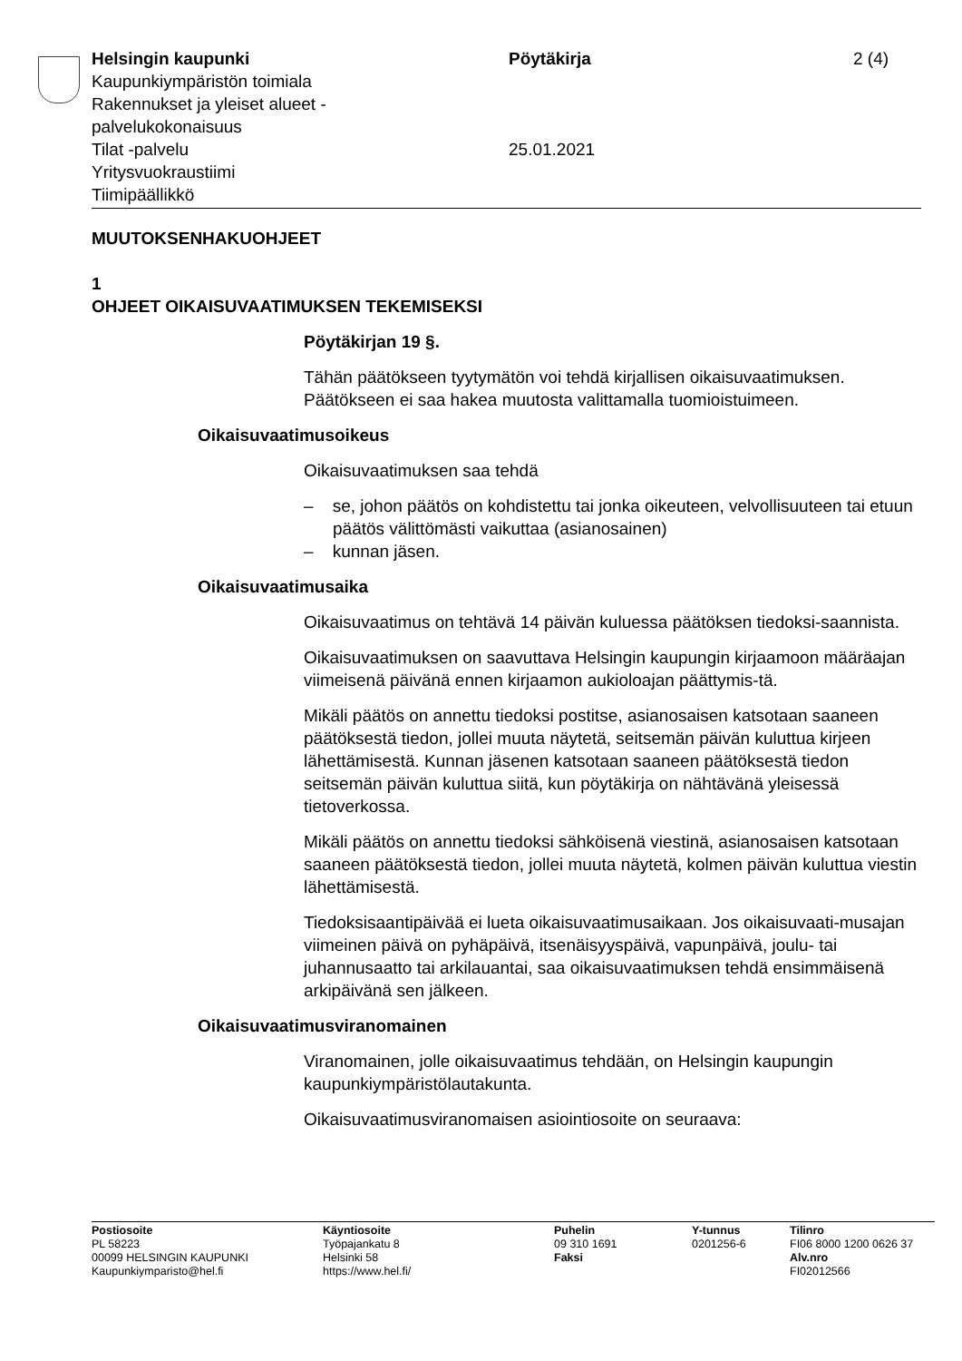Helsingin kaupunki
Kaupunkiympäristön toimiala
Rakennukset ja yleiset alueet -
palvelukokonaisuus
Tilat -palvelu
Yritysvuokraustiimi
Tiimipäällikkö
Pöytäkirja
25.01.2021
2 (4)
MUUTOKSENHAKUOHJEET
1
OHJEET OIKAISUVAATIMUKSEN TEKEMISEKSI
Pöytäkirjan 19 §.
Tähän päätökseen tyytymätön voi tehdä kirjallisen oikaisuvaatimuksen. Päätökseen ei saa hakea muutosta valittamalla tuomioistuimeen.
Oikaisuvaatimusoikeus
Oikaisuvaatimuksen saa tehdä
– se, johon päätös on kohdistettu tai jonka oikeuteen, velvollisuuteen tai etuun päätös välittömästi vaikuttaa (asianosainen)
– kunnan jäsen.
Oikaisuvaatimusaika
Oikaisuvaatimus on tehtävä 14 päivän kuluessa päätöksen tiedoksi-saannista.
Oikaisuvaatimuksen on saavuttava Helsingin kaupungin kirjaamoon määräajan viimeisenä päivänä ennen kirjaamon aukioloajan päättymis-tä.
Mikäli päätös on annettu tiedoksi postitse, asianosaisen katsotaan saaneen päätöksestä tiedon, jollei muuta näytetä, seitsemän päivän kuluttua kirjeen lähettämisestä. Kunnan jäsenen katsotaan saaneen päätöksestä tiedon seitsemän päivän kuluttua siitä, kun pöytäkirja on nähtävänä yleisessä tietoverkossa.
Mikäli päätös on annettu tiedoksi sähköisenä viestinä, asianosaisen katsotaan saaneen päätöksestä tiedon, jollei muuta näytetä, kolmen päivän kuluttua viestin lähettämisestä.
Tiedoksisaantipäivää ei lueta oikaisuvaatimusaikaan. Jos oikaisuvaati-musajan viimeinen päivä on pyhäpäivä, itsenäisyyspäivä, vapunpäivä, joulu- tai juhannusaatto tai arkilauantai, saa oikaisuvaatimuksen tehdä ensimmäisenä arkipäivänä sen jälkeen.
Oikaisuvaatimusviranomainen
Viranomainen, jolle oikaisuvaatimus tehdään, on Helsingin kaupungin kaupunkiympäristölautakunta.
Oikaisuvaatimusviranomaisen asiointiosoite on seuraava:
Postiosoite
PL 58223
00099 HELSINGIN KAUPUNKI
Kaupunkiymparisto@hel.fi
Käyntiosoite
Työpajankatu 8
Helsinki 58
https://www.hel.fi/
Puhelin
09 310 1691
Faksi
Y-tunnus
0201256-6
Tilinro
FI06 8000 1200 0626 37
Alv.nro
FI02012566